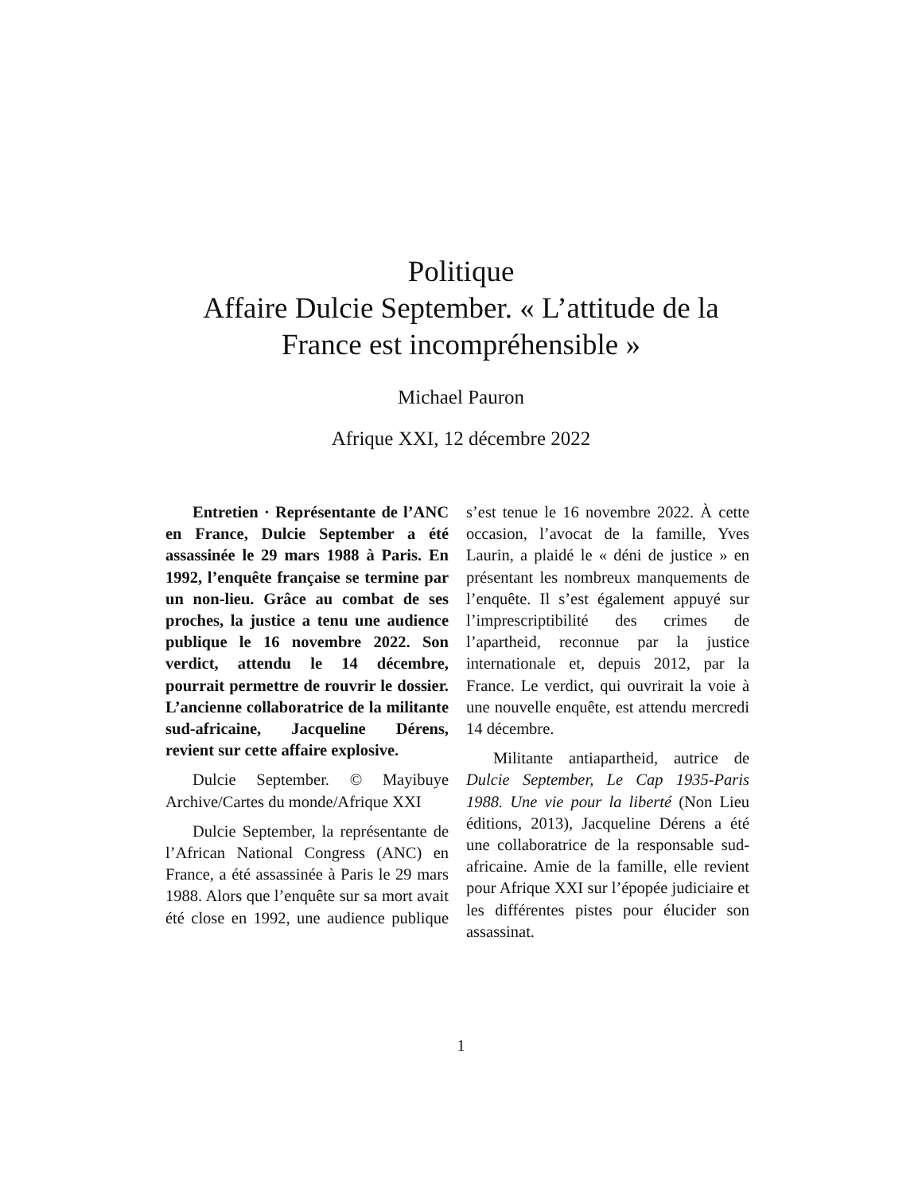Politique
Affaire Dulcie September. « L’attitude de la
France est incompréhensible »
Michael Pauron
Afrique XXI, 12 décembre 2022
Entretien · Représentante de l’ANC en France, Dulcie September a été assassinée le 29 mars 1988 à Paris. En 1992, l’enquête française se termine par un non-lieu. Grâce au combat de ses proches, la justice a tenu une audience publique le 16 novembre 2022. Son verdict, attendu le 14 décembre, pourrait permettre de rouvrir le dossier. L’ancienne collaboratrice de la militante sud-africaine, Jacqueline Dérens, revient sur cette affaire explosive.
Dulcie September. © Mayibuye Archive/Cartes du monde/Afrique XXI
Dulcie September, la représentante de l’African National Congress (ANC) en France, a été assassinée à Paris le 29 mars 1988. Alors que l’enquête sur sa mort avait été close en 1992, une audience publique s’est tenue le 16 novembre 2022. À cette occasion, l’avocat de la famille, Yves Laurin, a plaidé le « déni de justice » en présentant les nombreux manquements de l’enquête. Il s’est également appuyé sur l’imprescriptibilité des crimes de l’apartheid, reconnue par la justice internationale et, depuis 2012, par la France. Le verdict, qui ouvrirait la voie à une nouvelle enquête, est attendu mercredi 14 décembre.
Militante antiapartheid, autrice de Dulcie September, Le Cap 1935-Paris 1988. Une vie pour la liberté (Non Lieu éditions, 2013), Jacqueline Dérens a été une collaboratrice de la responsable sud-africaine. Amie de la famille, elle revient pour Afrique XXI sur l’épopée judiciaire et les différentes pistes pour élucider son assassinat.
1